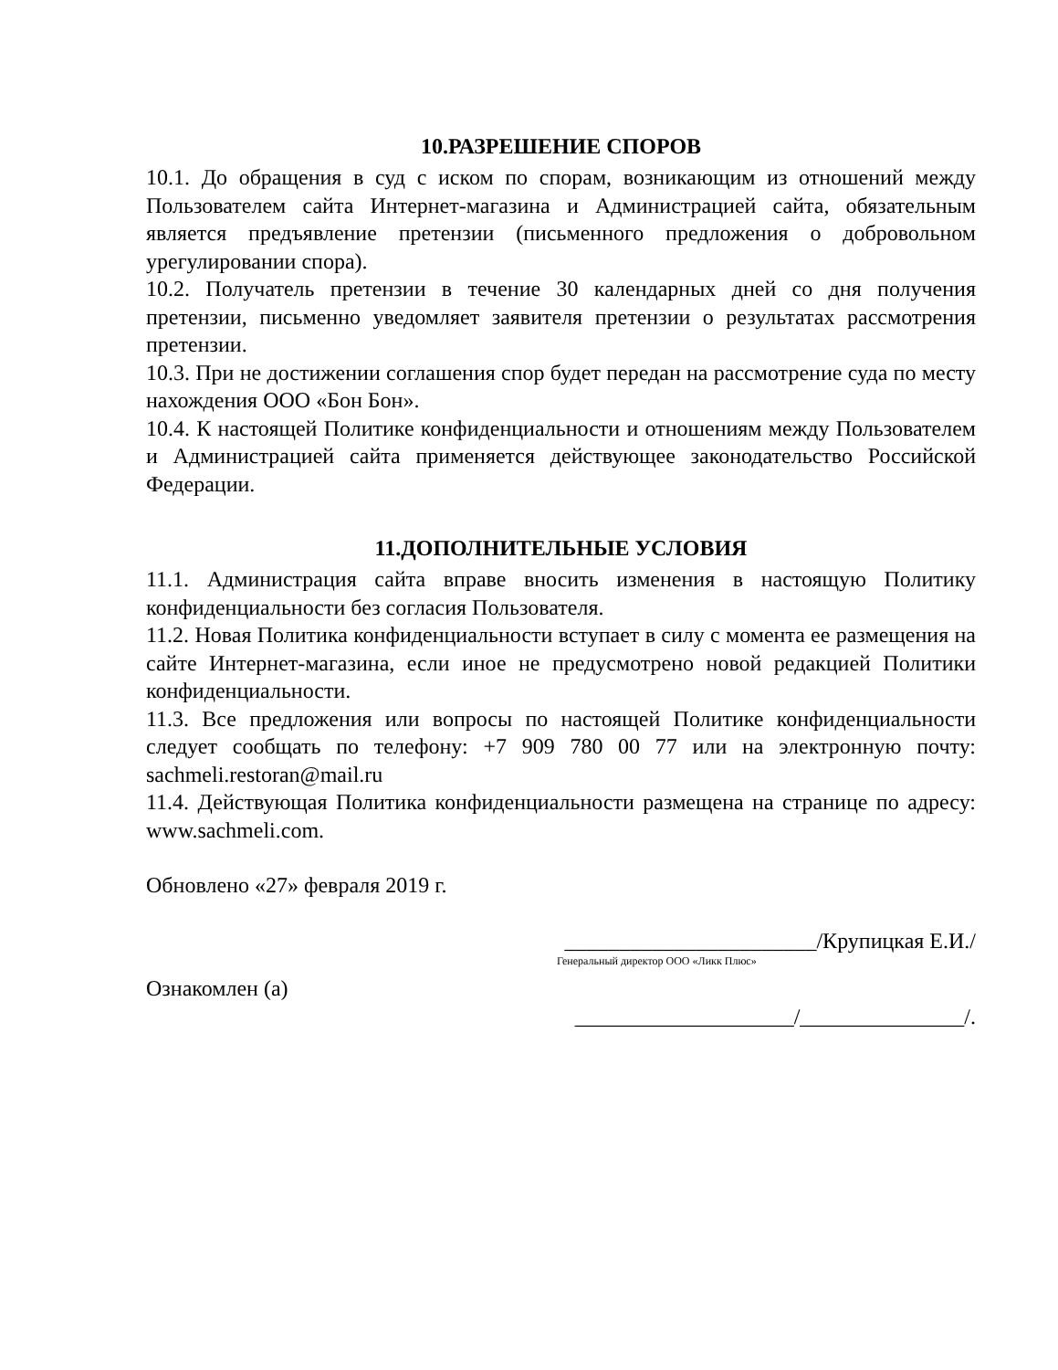10.РАЗРЕШЕНИЕ СПОРОВ
10.1. До обращения в суд с иском по спорам, возникающим из отношений между Пользователем сайта Интернет-магазина и Администрацией сайта, обязательным является предъявление претензии (письменного предложения о добровольном урегулировании спора).
10.2. Получатель претензии в течение 30 календарных дней со дня получения претензии, письменно уведомляет заявителя претензии о результатах рассмотрения претензии.
10.3. При не достижении соглашения спор будет передан на рассмотрение суда по месту нахождения ООО «Бон Бон».
10.4. К настоящей Политике конфиденциальности и отношениям между Пользователем и Администрацией сайта применяется действующее законодательство Российской Федерации.
11.ДОПОЛНИТЕЛЬНЫЕ УСЛОВИЯ
11.1. Администрация сайта вправе вносить изменения в настоящую Политику конфиденциальности без согласия Пользователя.
11.2. Новая Политика конфиденциальности вступает в силу с момента ее размещения на сайте Интернет-магазина, если иное не предусмотрено новой редакцией Политики конфиденциальности.
11.3. Все предложения или вопросы по настоящей Политике конфиденциальности следует сообщать по телефону: +7 909 780 00 77 или на электронную почту: sachmeli.restoran@mail.ru
11.4. Действующая Политика конфиденциальности размещена на странице по адресу: www.sachmeli.com.
Обновлено «27» февраля 2019 г.
_______________________/Крупицкая Е.И./
Генеральный директор ООО «Ликк Плюс»
Ознакомлен (а)
____________________/_______________/.